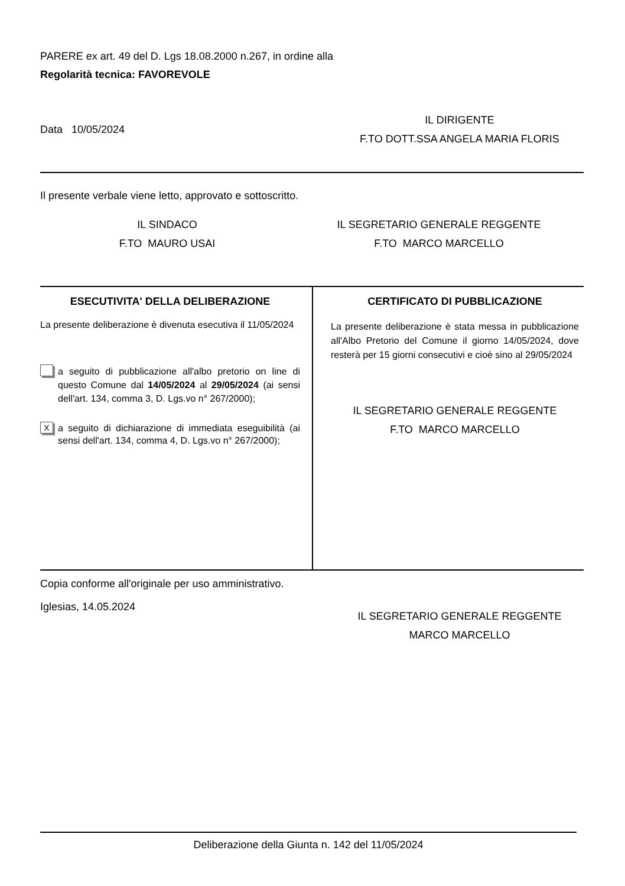PARERE ex art. 49 del D. Lgs 18.08.2000 n.267, in ordine alla
Regolarità tecnica: FAVOREVOLE
Data 10/05/2024
IL DIRIGENTE
F.TO DOTT.SSA ANGELA MARIA FLORIS
Il presente verbale viene letto, approvato e sottoscritto.
IL SINDACO
F.TO MAURO USAI
IL SEGRETARIO GENERALE REGGENTE
F.TO MARCO MARCELLO
ESECUTIVITA' DELLA DELIBERAZIONE
La presente deliberazione è divenuta esecutiva il 11/05/2024
a seguito di pubblicazione all'albo pretorio on line di questo Comune dal 14/05/2024 al 29/05/2024 (ai sensi dell'art. 134, comma 3, D. Lgs.vo n° 267/2000);
X
a seguito di dichiarazione di immediata eseguibilità (ai sensi dell'art. 134, comma 4, D. Lgs.vo n° 267/2000);
CERTIFICATO DI PUBBLICAZIONE
La presente deliberazione è stata messa in pubblicazione all'Albo Pretorio del Comune il giorno 14/05/2024, dove resterà per 15 giorni consecutivi e cioè sino al 29/05/2024
IL SEGRETARIO GENERALE REGGENTE
F.TO MARCO MARCELLO
Copia conforme all'originale per uso amministrativo.
Iglesias, 14.05.2024
IL SEGRETARIO GENERALE REGGENTE
MARCO MARCELLO
Deliberazione della Giunta n. 142 del 11/05/2024